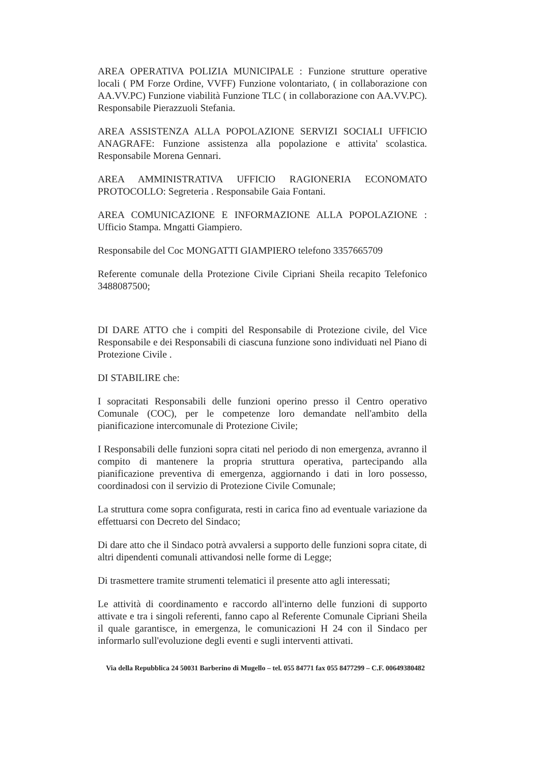AREA OPERATIVA POLIZIA MUNICIPALE : Funzione strutture operative locali ( PM Forze Ordine, VVFF) Funzione volontariato, ( in collaborazione con AA.VV.PC) Funzione viabilità Funzione TLC ( in collaborazione con AA.VV.PC). Responsabile Pierazzuoli Stefania.
AREA ASSISTENZA ALLA POPOLAZIONE SERVIZI SOCIALI UFFICIO ANAGRAFE: Funzione assistenza alla popolazione e attivita' scolastica. Responsabile Morena Gennari.
AREA AMMINISTRATIVA UFFICIO RAGIONERIA ECONOMATO PROTOCOLLO: Segreteria . Responsabile Gaia Fontani.
AREA COMUNICAZIONE E INFORMAZIONE ALLA POPOLAZIONE : Ufficio Stampa. Mngatti Giampiero.
Responsabile del Coc MONGATTI GIAMPIERO telefono 3357665709
Referente comunale della Protezione Civile Cipriani Sheila recapito Telefonico 3488087500;
DI DARE ATTO che i compiti del Responsabile di Protezione civile, del Vice Responsabile e dei Responsabili di ciascuna funzione sono individuati nel Piano di Protezione Civile .
DI STABILIRE che:
I sopracitati Responsabili delle funzioni operino presso il Centro operativo Comunale (COC), per le competenze loro demandate nell'ambito della pianificazione intercomunale di Protezione Civile;
I Responsabili delle funzioni sopra citati nel periodo di non emergenza, avranno il compito di mantenere la propria struttura operativa, partecipando alla pianificazione preventiva di emergenza, aggiornando i dati in loro possesso, coordinadosi con il servizio di Protezione Civile Comunale;
La struttura come sopra configurata, resti in carica fino ad eventuale variazione da effettuarsi con Decreto del Sindaco;
Di dare atto che il Sindaco potrà avvalersi a supporto delle funzioni sopra citate, di altri dipendenti comunali attivandosi nelle forme di Legge;
Di trasmettere tramite strumenti telematici il presente atto agli interessati;
Le attività di coordinamento e raccordo all'interno delle funzioni di supporto attivate e tra i singoli referenti, fanno capo al Referente Comunale Cipriani Sheila il quale garantisce, in emergenza, le comunicazioni H 24 con il Sindaco per informarlo sull'evoluzione degli eventi e sugli interventi attivati.
Via della Repubblica 24 50031 Barberino di Mugello – tel. 055 84771 fax 055 8477299 – C.F. 00649380482